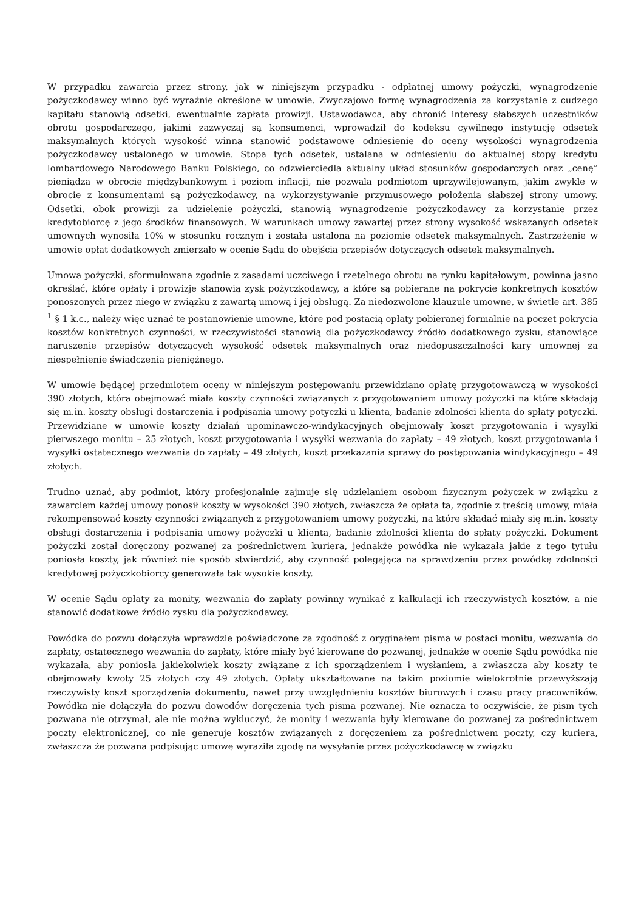W przypadku zawarcia przez strony, jak w niniejszym przypadku - odpłatnej umowy pożyczki, wynagrodzenie pożyczkodawcy winno być wyraźnie określone w umowie. Zwyczajowo formę wynagrodzenia za korzystanie z cudzego kapitału stanowią odsetki, ewentualnie zapłata prowizji. Ustawodawca, aby chronić interesy słabszych uczestników obrotu gospodarczego, jakimi zazwyczaj są konsumenci, wprowadził do kodeksu cywilnego instytucję odsetek maksymalnych których wysokość winna stanowić podstawowe odniesienie do oceny wysokości wynagrodzenia pożyczkodawcy ustalonego w umowie. Stopa tych odsetek, ustalana w odniesieniu do aktualnej stopy kredytu lombardowego Narodowego Banku Polskiego, co odzwierciedla aktualny układ stosunków gospodarczych oraz „cenę” pieniądza w obrocie międzybankowym i poziom inflacji, nie pozwala podmiotom uprzywilejowanym, jakim zwykle w obrocie z konsumentami są pożyczkodawcy, na wykorzystywanie przymusowego położenia słabszej strony umowy. Odsetki, obok prowizji za udzielenie pożyczki, stanowią wynagrodzenie pożyczkodawcy za korzystanie przez kredytobiorcę z jego środków finansowych. W warunkach umowy zawartej przez strony wysokość wskazanych odsetek umownych wynosiła 10% w stosunku rocznym i została ustalona na poziomie odsetek maksymalnych. Zastrzeżenie w umowie opłat dodatkowych zmierzało w ocenie Sądu do obejścia przepisów dotyczących odsetek maksymalnych.
Umowa pożyczki, sformułowana zgodnie z zasadami uczciwego i rzetelnego obrotu na rynku kapitałowym, powinna jasno określać, które opłaty i prowizje stanowią zysk pożyczkodawcy, a które są pobierane na pokrycie konkretnych kosztów ponoszonych przez niego w związku z zawartą umową i jej obsługą. Za niedozwolone klauzule umowne, w świetle art. 385 <sup>1</sup> § 1 k.c., należy więc uznać te postanowienie umowne, które pod postacią opłaty pobieranej formalnie na poczet pokrycia kosztów konkretnych czynności, w rzeczywistości stanowią dla pożyczkodawcy źródło dodatkowego zysku, stanowiące naruszenie przepisów dotyczących wysokość odsetek maksymalnych oraz niedopuszczalności kary umownej za niespełnienie świadczenia pieniężnego.
W umowie będącej przedmiotem oceny w niniejszym postępowaniu przewidziano opłatę przygotowawczą w wysokości 390 złotych, która obejmować miała koszty czynności związanych z przygotowaniem umowy pożyczki na które składają się m.in. koszty obsługi dostarczenia i podpisania umowy potyczki u klienta, badanie zdolności klienta do spłaty potyczki. Przewidziane w umowie koszty działań upominawczo-windykacyjnych obejmowały koszt przygotowania i wysyłki pierwszego monitu – 25 złotych, koszt przygotowania i wysyłki wezwania do zapłaty – 49 złotych, koszt przygotowania i wysyłki ostatecznego wezwania do zapłaty – 49 złotych, koszt przekazania sprawy do postępowania windykacyjnego – 49 złotych.
Trudno uznać, aby podmiot, który profesjonalnie zajmuje się udzielaniem osobom fizycznym pożyczek w związku z zawarciem każdej umowy ponosił koszty w wysokości 390 złotych, zwłaszcza że opłata ta, zgodnie z treścią umowy, miała rekompensować koszty czynności związanych z przygotowaniem umowy pożyczki, na które składać miały się m.in. koszty obsługi dostarczenia i podpisania umowy pożyczki u klienta, badanie zdolności klienta do spłaty pożyczki. Dokument pożyczki został doręczony pozwanej za pośrednictwem kuriera, jednakże powódka nie wykazała jakie z tego tytułu poniosła koszty, jak również nie sposób stwierdzić, aby czynność polegająca na sprawdzeniu przez powódkę zdolności kredytowej pożyczkobiorcy generowała tak wysokie koszty.
W ocenie Sądu opłaty za monity, wezwania do zapłaty powinny wynikać z kalkulacji ich rzeczywistych kosztów, a nie stanowić dodatkowe źródło zysku dla pożyczkodawcy.
Powódka do pozwu dołączyła wprawdzie poświadczone za zgodność z oryginałem pisma w postaci monitu, wezwania do zapłaty, ostatecznego wezwania do zapłaty, które miały być kierowane do pozwanej, jednakże w ocenie Sądu powódka nie wykazała, aby poniosła jakiekolwiek koszty związane z ich sporządzeniem i wysłaniem, a zwłaszcza aby koszty te obejmowały kwoty 25 złotych czy 49 złotych. Opłaty ukształtowane na takim poziomie wielokrotnie przewyższają rzeczywisty koszt sporządzenia dokumentu, nawet przy uwzględnieniu kosztów biurowych i czasu pracy pracowników. Powódka nie dołączyła do pozwu dowodów doręczenia tych pisma pozwanej. Nie oznacza to oczywiście, że pism tych pozwana nie otrzymał, ale nie można wykluczyć, że monity i wezwania były kierowane do pozwanej za pośrednictwem poczty elektronicznej, co nie generuje kosztów związanych z doręczeniem za pośrednictwem poczty, czy kuriera, zwłaszcza że pozwana podpisując umowę wyraziła zgodę na wysyłanie przez pożyczkodawcę w związku